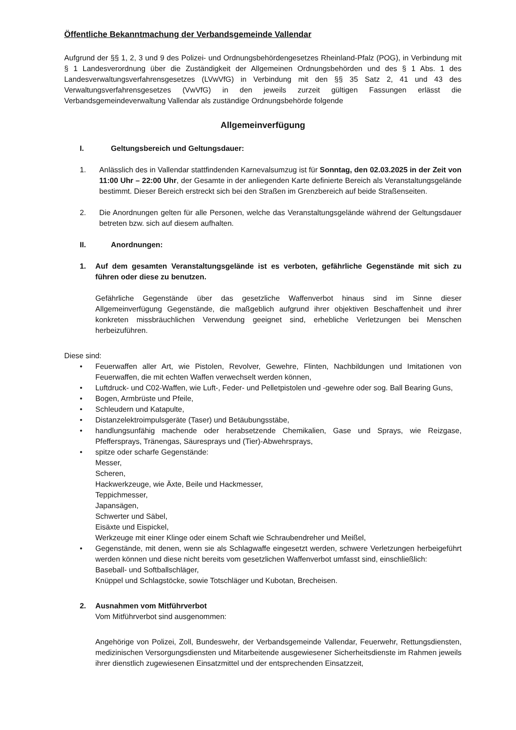Öffentliche Bekanntmachung der Verbandsgemeinde Vallendar
Aufgrund der §§ 1, 2, 3 und 9 des Polizei- und Ordnungsbehördengesetzes Rheinland-Pfalz (POG), in Verbindung mit § 1 Landesverordnung über die Zuständigkeit der Allgemeinen Ordnungsbehörden und des § 1 Abs. 1 des Landesverwaltungsverfahrensgesetzes (LVwVfG) in Verbindung mit den §§ 35 Satz 2, 41 und 43 des Verwaltungsverfahrensgesetzes (VwVfG) in den jeweils zurzeit gültigen Fassungen erlässt die Verbandsgemeindeverwaltung Vallendar als zuständige Ordnungsbehörde folgende
Allgemeinverfügung
I. Geltungsbereich und Geltungsdauer:
1. Anlässlich des in Vallendar stattfindenden Karnevalsumzug ist für Sonntag, den 02.03.2025 in der Zeit von 11:00 Uhr – 22:00 Uhr, der Gesamte in der anliegenden Karte definierte Bereich als Veranstaltungsgelände bestimmt. Dieser Bereich erstreckt sich bei den Straßen im Grenzbereich auf beide Straßenseiten.
2. Die Anordnungen gelten für alle Personen, welche das Veranstaltungsgelände während der Geltungsdauer betreten bzw. sich auf diesem aufhalten.
II. Anordnungen:
1. Auf dem gesamten Veranstaltungsgelände ist es verboten, gefährliche Gegenstände mit sich zu führen oder diese zu benutzen.
Gefährliche Gegenstände über das gesetzliche Waffenverbot hinaus sind im Sinne dieser Allgemeinverfügung Gegenstände, die maßgeblich aufgrund ihrer objektiven Beschaffenheit und ihrer konkreten missbräuchlichen Verwendung geeignet sind, erhebliche Verletzungen bei Menschen herbeizuführen.
Diese sind:
• Feuerwaffen aller Art, wie Pistolen, Revolver, Gewehre, Flinten, Nachbildungen und Imitationen von Feuerwaffen, die mit echten Waffen verwechselt werden können,
• Luftdruck- und C02-Waffen, wie Luft-, Feder- und Pelletpistolen und -gewehre oder sog. Ball Bearing Guns,
• Bogen, Armbrüste und Pfeile,
• Schleudern und Katapulte,
• Distanzelektroimpulsgeräte (Taser) und Betäubungsstäbe,
• handlungsunfähig machende oder herabsetzende Chemikalien, Gase und Sprays, wie Reizgase, Pfeffersprays, Tränengas, Säuresprays und (Tier)-Abwehrsprays,
• spitze oder scharfe Gegenstände:
Messer,
Scheren,
Hackwerkzeuge, wie Äxte, Beile und Hackmesser,
Teppichmesser,
Japansägen,
Schwerter und Säbel,
Eisäxte und Eispickel,
Werkzeuge mit einer Klinge oder einem Schaft wie Schraubendreher und Meißel,
• Gegenstände, mit denen, wenn sie als Schlagwaffe eingesetzt werden, schwere Verletzungen herbeigeführt werden können und diese nicht bereits vom gesetzlichen Waffenverbot umfasst sind, einschließlich:
Baseball- und Softballschläger,
Knüppel und Schlagstöcke, sowie Totschläger und Kubotan, Brecheisen.
2. Ausnahmen vom Mitführverbot
Vom Mitführverbot sind ausgenommen:
Angehörige von Polizei, Zoll, Bundeswehr, der Verbandsgemeinde Vallendar, Feuerwehr, Rettungsdiensten, medizinischen Versorgungsdiensten und Mitarbeitende ausgewiesener Sicherheitsdienste im Rahmen jeweils ihrer dienstlich zugewiesenen Einsatzmittel und der entsprechenden Einsatzzeit,